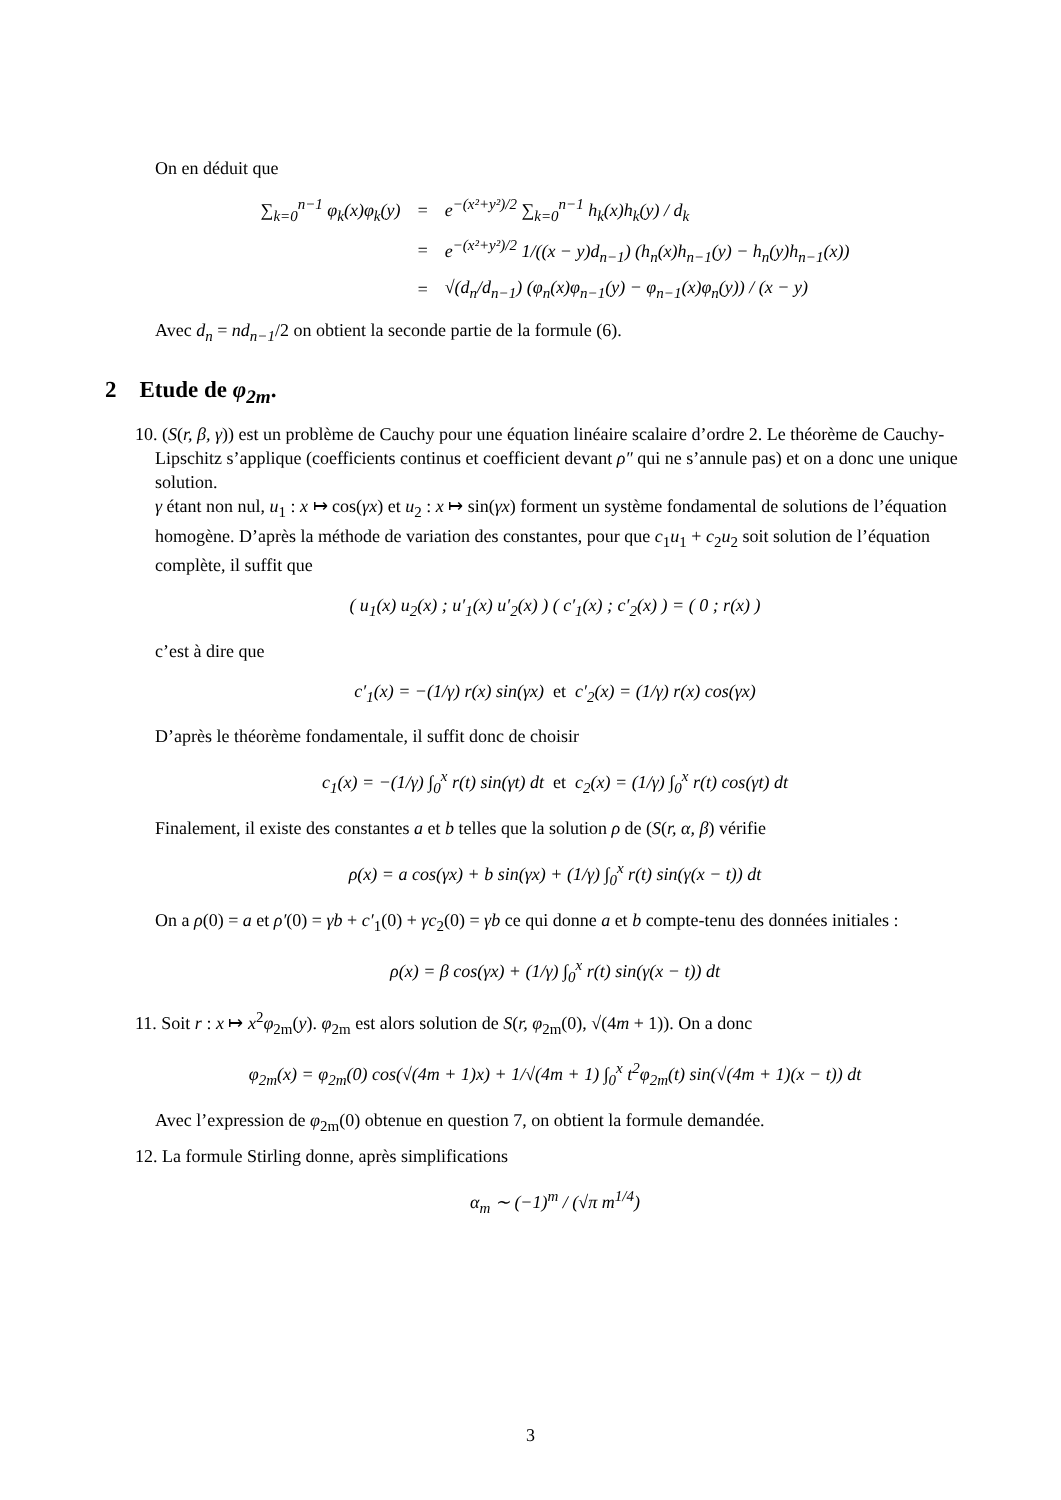On en déduit que
| ∑<sub>k=0</sub><sup>n−1</sup> φ<sub>k</sub>(x)φ<sub>k</sub>(y) | = | e<sup>−(x²+y²)/2</sup> ∑<sub>k=0</sub><sup>n−1</sup> h<sub>k</sub>(x)h<sub>k</sub>(y) / d<sub>k</sub> |
| | = | e<sup>−(x²+y²)/2</sup> 1/((x − y)d<sub>n−1</sub>) (h<sub>n</sub>(x)h<sub>n−1</sub>(y) − h<sub>n</sub>(y)h<sub>n−1</sub>(x)) |
| | = | √(d<sub>n</sub>/d<sub>n−1</sub>) (φ<sub>n</sub>(x)φ<sub>n−1</sub>(y) − φ<sub>n−1</sub>(x)φ<sub>n</sub>(y)) / (x − y) |
Avec d<sub>n</sub> = nd<sub>n−1</sub>/2 on obtient la seconde partie de la formule (6).
2 Etude de φ<sub>2m</sub>.
10. (S(r, β, γ)) est un problème de Cauchy pour une équation linéaire scalaire d’ordre 2. Le théorème de Cauchy-Lipschitz s’applique (coefficients continus et coefficient devant ρ″ qui ne s’annule pas) et on a donc une unique solution.
γ étant non nul, u<sub>1</sub> : x ↦ cos(γx) et u<sub>2</sub> : x ↦ sin(γx) forment un système fondamental de solutions de l’équation homogène. D’après la méthode de variation des constantes, pour que c<sub>1</sub>u<sub>1</sub> + c<sub>2</sub>u<sub>2</sub> soit solution de l’équation complète, il suffit que
( u<sub>1</sub>(x) u<sub>2</sub>(x) ; u′<sub>1</sub>(x) u′<sub>2</sub>(x) ) ( c′<sub>1</sub>(x) ; c′<sub>2</sub>(x) ) = ( 0 ; r(x) )
c’est à dire que
c′<sub>1</sub>(x) = −(1/γ) r(x) sin(γx) et c′<sub>2</sub>(x) = (1/γ) r(x) cos(γx)
D’après le théorème fondamentale, il suffit donc de choisir
c<sub>1</sub>(x) = −(1/γ) ∫<sub>0</sub><sup>x</sup> r(t) sin(γt) dt et c<sub>2</sub>(x) = (1/γ) ∫<sub>0</sub><sup>x</sup> r(t) cos(γt) dt
Finalement, il existe des constantes a et b telles que la solution ρ de (S(r, α, β) vérifie
ρ(x) = a cos(γx) + b sin(γx) + (1/γ) ∫<sub>0</sub><sup>x</sup> r(t) sin(γ(x − t)) dt
On a ρ(0) = a et ρ′(0) = γb + c′<sub>1</sub>(0) + γc<sub>2</sub>(0) = γb ce qui donne a et b compte-tenu des données initiales :
ρ(x) = β cos(γx) + (1/γ) ∫<sub>0</sub><sup>x</sup> r(t) sin(γ(x − t)) dt
11. Soit r : x ↦ x<sup>2</sup>φ<sub>2m</sub>(y). φ<sub>2m</sub> est alors solution de S(r, φ<sub>2m</sub>(0), √(4m + 1)). On a donc
φ<sub>2m</sub>(x) = φ<sub>2m</sub>(0) cos(√(4m + 1)x) + 1/√(4m + 1) ∫<sub>0</sub><sup>x</sup> t<sup>2</sup>φ<sub>2m</sub>(t) sin(√(4m + 1)(x − t)) dt
Avec l’expression de φ<sub>2m</sub>(0) obtenue en question 7, on obtient la formule demandée.
12. La formule Stirling donne, après simplifications
α<sub>m</sub> ∼ (−1)<sup>m</sup> / (√π m<sup>1/4</sup>)
3